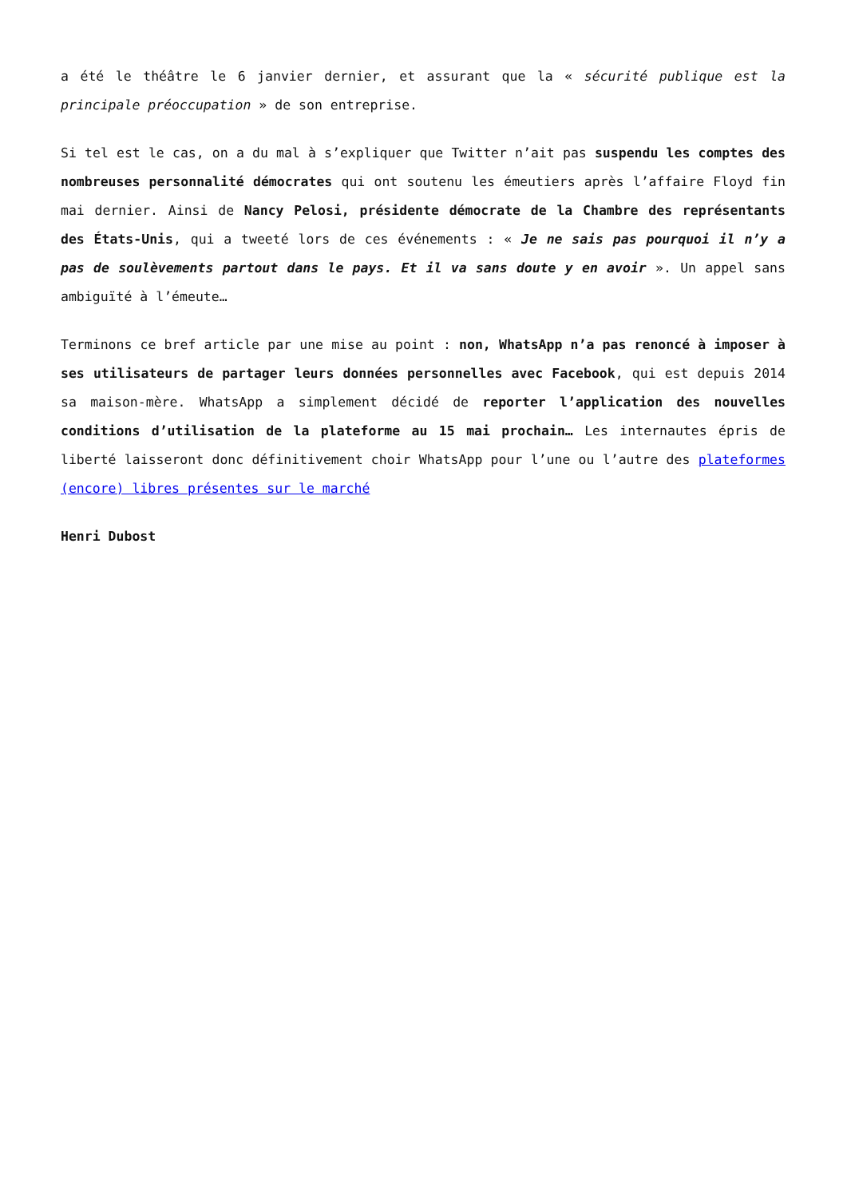a été le théâtre le 6 janvier dernier, et assurant que la « sécurité publique est la principale préoccupation » de son entreprise.
Si tel est le cas, on a du mal à s’expliquer que Twitter n’ait pas suspendu les comptes des nombreuses personnalité démocrates qui ont soutenu les émeutiers après l’affaire Floyd fin mai dernier. Ainsi de Nancy Pelosi, présidente démocrate de la Chambre des représentants des États-Unis, qui a tweeté lors de ces événements : « Je ne sais pas pourquoi il n’y a pas de soulèvements partout dans le pays. Et il va sans doute y en avoir ». Un appel sans ambiguïté à l’émeute…
Terminons ce bref article par une mise au point : non, WhatsApp n’a pas renoncé à imposer à ses utilisateurs de partager leurs données personnelles avec Facebook, qui est depuis 2014 sa maison-mère. WhatsApp a simplement décidé de reporter l’application des nouvelles conditions d’utilisation de la plateforme au 15 mai prochain… Les internautes épris de liberté laisseront donc définitivement choir WhatsApp pour l’une ou l’autre des plateformes (encore) libres présentes sur le marché
Henri Dubost